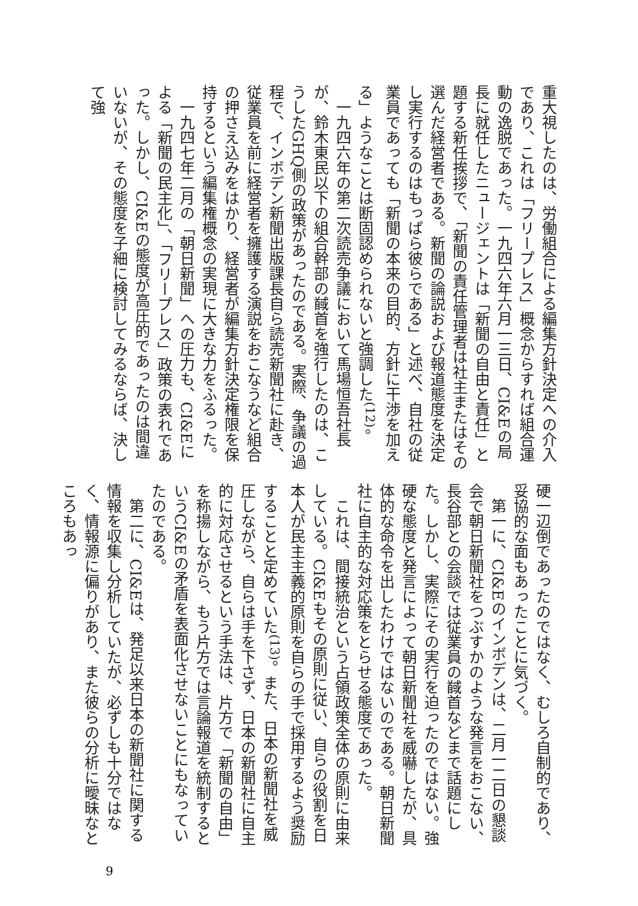重大視したのは、労働組合による編集方針決定への介入であり、これは「フリープレス」概念からすれば組合運動の逸脱であった。一九四六年六月一三日、CI&Eの局長に就任したニュージェントは「新聞の自由と責任」と題する新任挨拶で、「新聞の責任管理者は社主またはその選んだ経営者である。新聞の論説および報道態度を決定し実行するのはもっぱら彼らである」と述べ、自社の従業員であっても「新聞の本来の目的、方針に干渉を加える」ようなことは断固認められないと強調した<sup>(12)</sup>。
　一九四六年の第二次読売争議において馬場恒吾社長が、鈴木東民以下の組合幹部の馘首を強行したのは、こうしたGHQ側の政策があったのである。実際、争議の過程で、インボデン新聞出版課長自ら読売新聞社に赴き、従業員を前に経営者を擁護する演説をおこなうなど組合の押さえ込みをはかり、経営者が編集方針決定権限を保持するという編集権概念の実現に大きな力をふるった。
　一九四七年二月の「朝日新聞」への圧力も、CI&Eによる「新聞の民主化」、「フリープレス」政策の表れであった。しかし、CI&Eの態度が高圧的であったのは間違いないが、その態度を子細に検討してみるならば、決して強
硬一辺倒であったのではなく、むしろ自制的であり、妥協的な面もあったことに気づく。
　第一に、CI&Eのインボデンは、二月一二日の懇談会で朝日新聞社をつぶすかのような発言をおこない、長谷部との会談では従業員の馘首などまで話題にした。しかし、実際にその実行を迫ったのではない。強硬な態度と発言によって朝日新聞社を威嚇したが、具体的な命令を出したわけではないのである。朝日新聞社に自主的な対応策をとらせる態度であった。
　これは、間接統治という占領政策全体の原則に由来している。CI&Eもその原則に従い、自らの役割を日本人が民主主義的原則を自らの手で採用するよう奨励することと定めていた<sup>(13)</sup>。また、日本の新聞社を威圧しながら、自らは手を下さず、日本の新聞社に自主的に対応させるという手法は、片方で「新聞の自由」を称揚しながら、もう片方では言論報道を統制するというCI&Eの矛盾を表面化させないことにもなっていたのである。
　第二に、CI&Eは、発足以来日本の新聞社に関する情報を収集し分析していたが、必ずしも十分ではなく、情報源に偏りがあり、また彼らの分析に曖昧なところもあっ
9